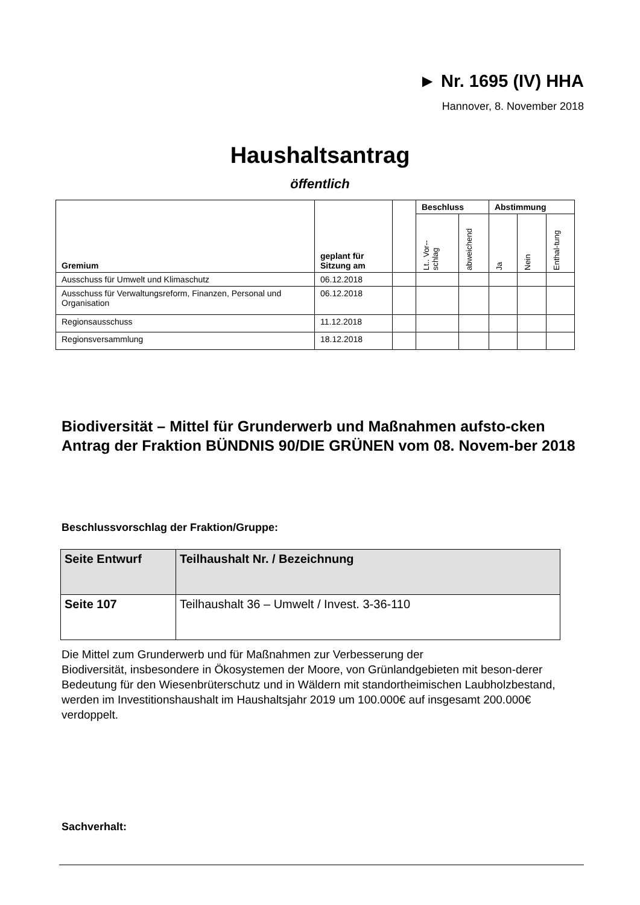► Nr. 1695 (IV) HHA
Hannover, 8. November 2018
Haushaltsantrag
öffentlich
| Gremium | geplant für Sitzung am | | Beschluss | | Abstimmung | | |
| --- | --- | --- | --- | --- | --- | --- | --- |
| | | | Lt.. Vor-- schlag | abweichend | Ja | Nein | Enthal-tung |
| Ausschuss für Umwelt und Klimaschutz | 06.12.2018 | | | | | | |
| Ausschuss für Verwaltungsreform, Finanzen, Personal und Organisation | 06.12.2018 | | | | | | |
| Regionsausschuss | 11.12.2018 | | | | | | |
| Regionsversammlung | 18.12.2018 | | | | | | |
Biodiversität – Mittel für Grunderwerb und Maßnahmen aufsto-cken
Antrag der Fraktion BÜNDNIS 90/DIE GRÜNEN vom 08. Novem-ber 2018
Beschlussvorschlag der Fraktion/Gruppe:
| Seite Entwurf | Teilhaushalt Nr. / Bezeichnung |
| Seite 107 | Teilhaushalt 36 – Umwelt / Invest. 3-36-110 |
Die Mittel zum Grunderwerb und für Maßnahmen zur Verbesserung der
Biodiversität, insbesondere in Ökosystemen der Moore, von Grünlandgebieten mit beson-derer Bedeutung für den Wiesenbrüterschutz und in Wäldern mit standortheimischen Laubholzbestand, werden im Investitionshaushalt im Haushaltsjahr 2019 um 100.000€ auf insgesamt 200.000€ verdoppelt.
Sachverhalt: